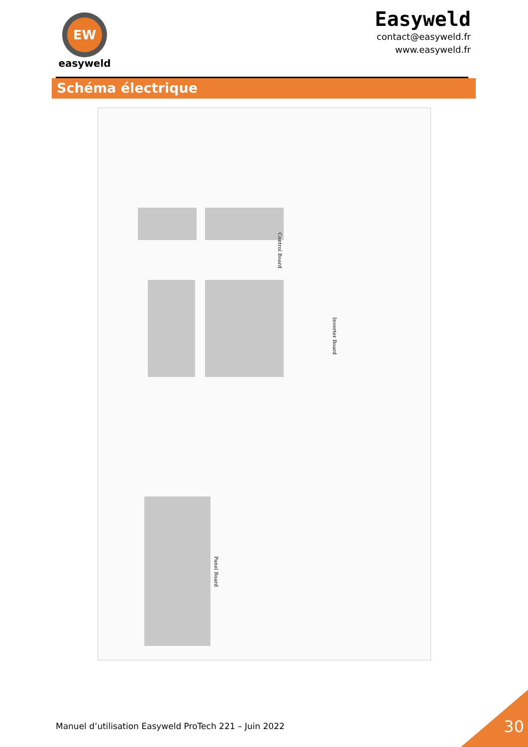EW
easyweld
Easyweld
contact@easyweld.fr
www.easyweld.fr
Schéma électrique
Control Board
Inverter Board
Panel Board
Manuel d’utilisation Easyweld ProTech 221 – Juin 2022
30